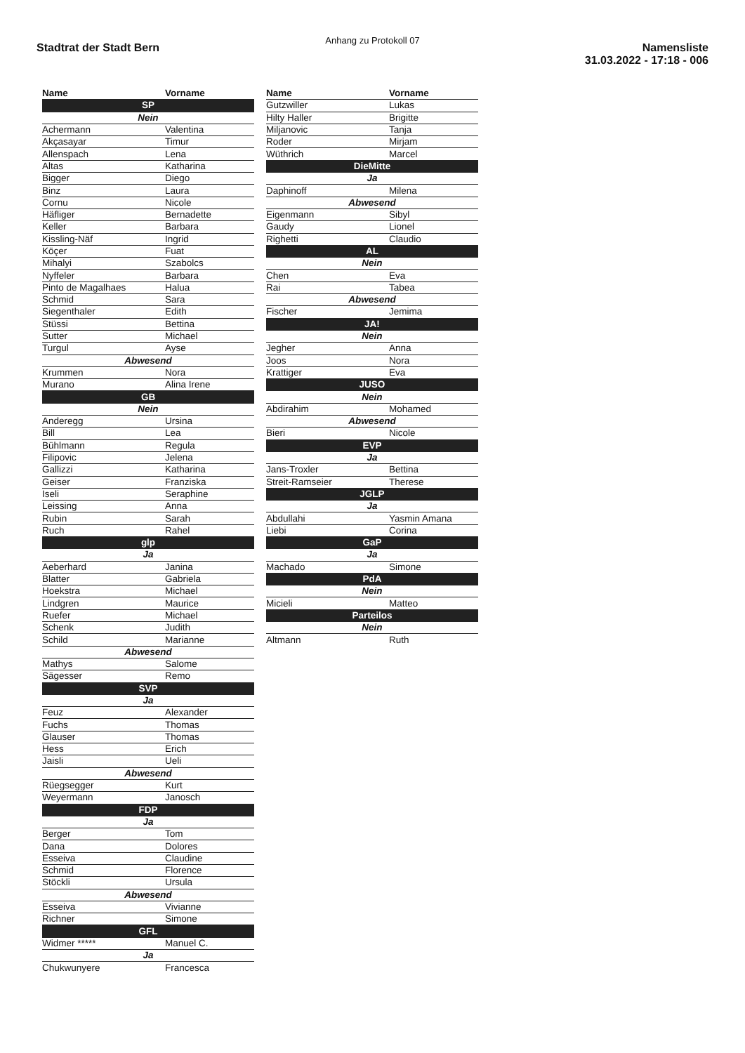Anhang zu Protokoll 07
Stadtrat der Stadt Bern
Namensliste
31.03.2022 - 17:18 - 006
| Name | Vorname |
| --- | --- |
| SP | |
| Nein | |
| Achermann | Valentina |
| Akçasayar | Timur |
| Allenspach | Lena |
| Altas | Katharina |
| Bigger | Diego |
| Binz | Laura |
| Cornu | Nicole |
| Häfliger | Bernadette |
| Keller | Barbara |
| Kissling-Näf | Ingrid |
| Köçer | Fuat |
| Mihalyi | Szabolcs |
| Nyffeler | Barbara |
| Pinto de Magalhaes | Halua |
| Schmid | Sara |
| Siegenthaler | Edith |
| Stüssi | Bettina |
| Sutter | Michael |
| Turgul | Ayse |
| Abwesend | |
| Krummen | Nora |
| Murano | Alina Irene |
| GB | |
| Nein | |
| Anderegg | Ursina |
| Bill | Lea |
| Bühlmann | Regula |
| Filipovic | Jelena |
| Gallizzi | Katharina |
| Geiser | Franziska |
| Iseli | Seraphine |
| Leissing | Anna |
| Rubin | Sarah |
| Ruch | Rahel |
| glp | |
| Ja | |
| Aeberhard | Janina |
| Blatter | Gabriela |
| Hoekstra | Michael |
| Lindgren | Maurice |
| Ruefer | Michael |
| Schenk | Judith |
| Schild | Marianne |
| Abwesend | |
| Mathys | Salome |
| Sägesser | Remo |
| SVP | |
| Ja | |
| Feuz | Alexander |
| Fuchs | Thomas |
| Glauser | Thomas |
| Hess | Erich |
| Jaisli | Ueli |
| Abwesend | |
| Rüegsegger | Kurt |
| Weyermann | Janosch |
| FDP | |
| Ja | |
| Berger | Tom |
| Dana | Dolores |
| Esseiva | Claudine |
| Schmid | Florence |
| Stöckli | Ursula |
| Abwesend | |
| Esseiva | Vivianne |
| Richner | Simone |
| GFL | |
| Widmer ***** | Manuel C. |
| Ja | |
| Chukwunyere | Francesca |
| Name | Vorname |
| --- | --- |
| Gutzwiller | Lukas |
| Hilty Haller | Brigitte |
| Miljanovic | Tanja |
| Roder | Mirjam |
| Wüthrich | Marcel |
| DieMitte | |
| Ja | |
| Daphinoff | Milena |
| Abwesend | |
| Eigenmann | Sibyl |
| Gaudy | Lionel |
| Righetti | Claudio |
| AL | |
| Nein | |
| Chen | Eva |
| Rai | Tabea |
| Abwesend | |
| Fischer | Jemima |
| JA! | |
| Nein | |
| Jegher | Anna |
| Joos | Nora |
| Krattiger | Eva |
| JUSO | |
| Nein | |
| Abdirahim | Mohamed |
| Abwesend | |
| Bieri | Nicole |
| EVP | |
| Ja | |
| Jans-Troxler | Bettina |
| Streit-Ramseier | Therese |
| JGLP | |
| Ja | |
| Abdullahi | Yasmin Amana |
| Liebi | Corina |
| GaP | |
| Ja | |
| Machado | Simone |
| PdA | |
| Nein | |
| Micieli | Matteo |
| Parteilos | |
| Nein | |
| Altmann | Ruth |